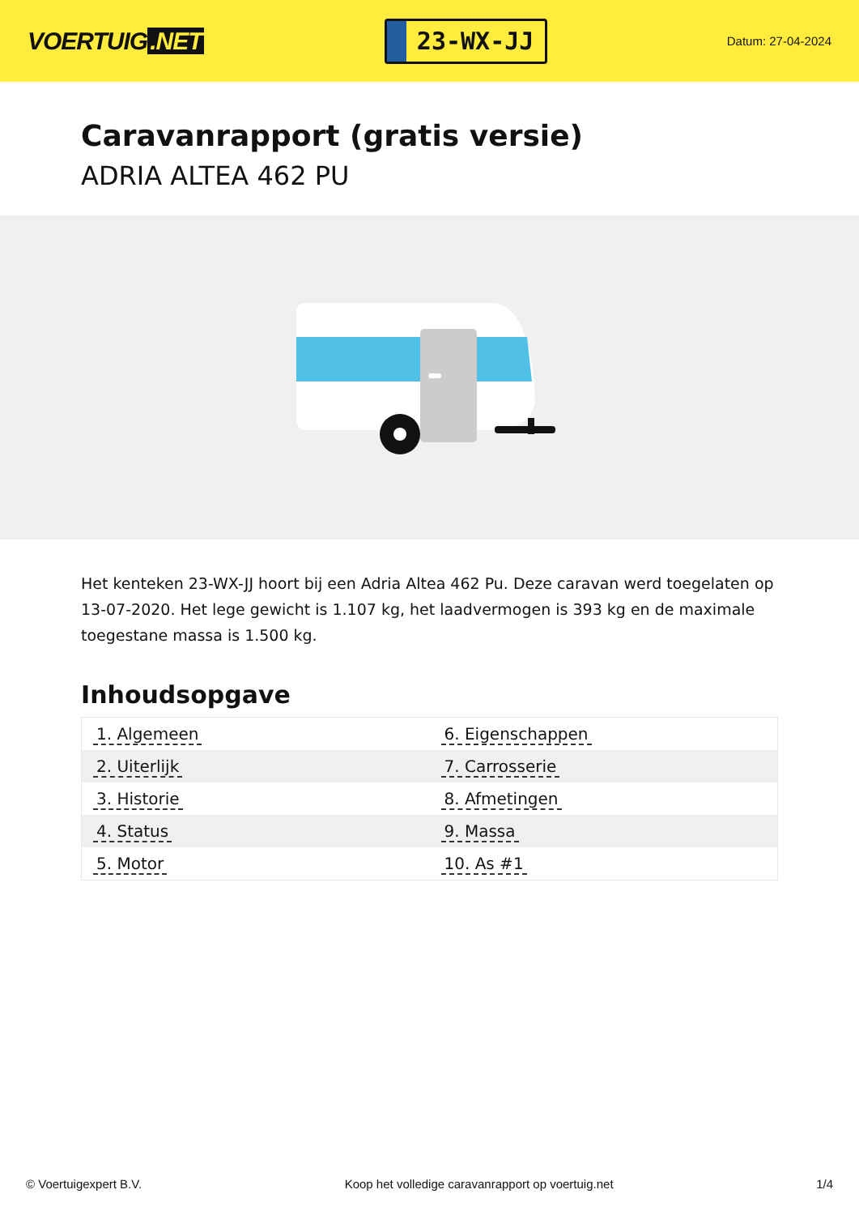VOERTUIG.NET
23-WX-JJ
Datum: 27-04-2024
Caravanrapport (gratis versie)
ADRIA ALTEA 462 PU
Het kenteken 23-WX-JJ hoort bij een Adria Altea 462 Pu. Deze caravan werd toegelaten op 13-07-2020. Het lege gewicht is 1.107 kg, het laadvermogen is 393 kg en de maximale toegestane massa is 1.500 kg.
Inhoudsopgave
| 1. Algemeen | 6. Eigenschappen |
| 2. Uiterlijk | 7. Carrosserie |
| 3. Historie | 8. Afmetingen |
| 4. Status | 9. Massa |
| 5. Motor | 10. As #1 |
© Voertuigexpert B.V. Koop het volledige caravanrapport op voertuig.net 1/4